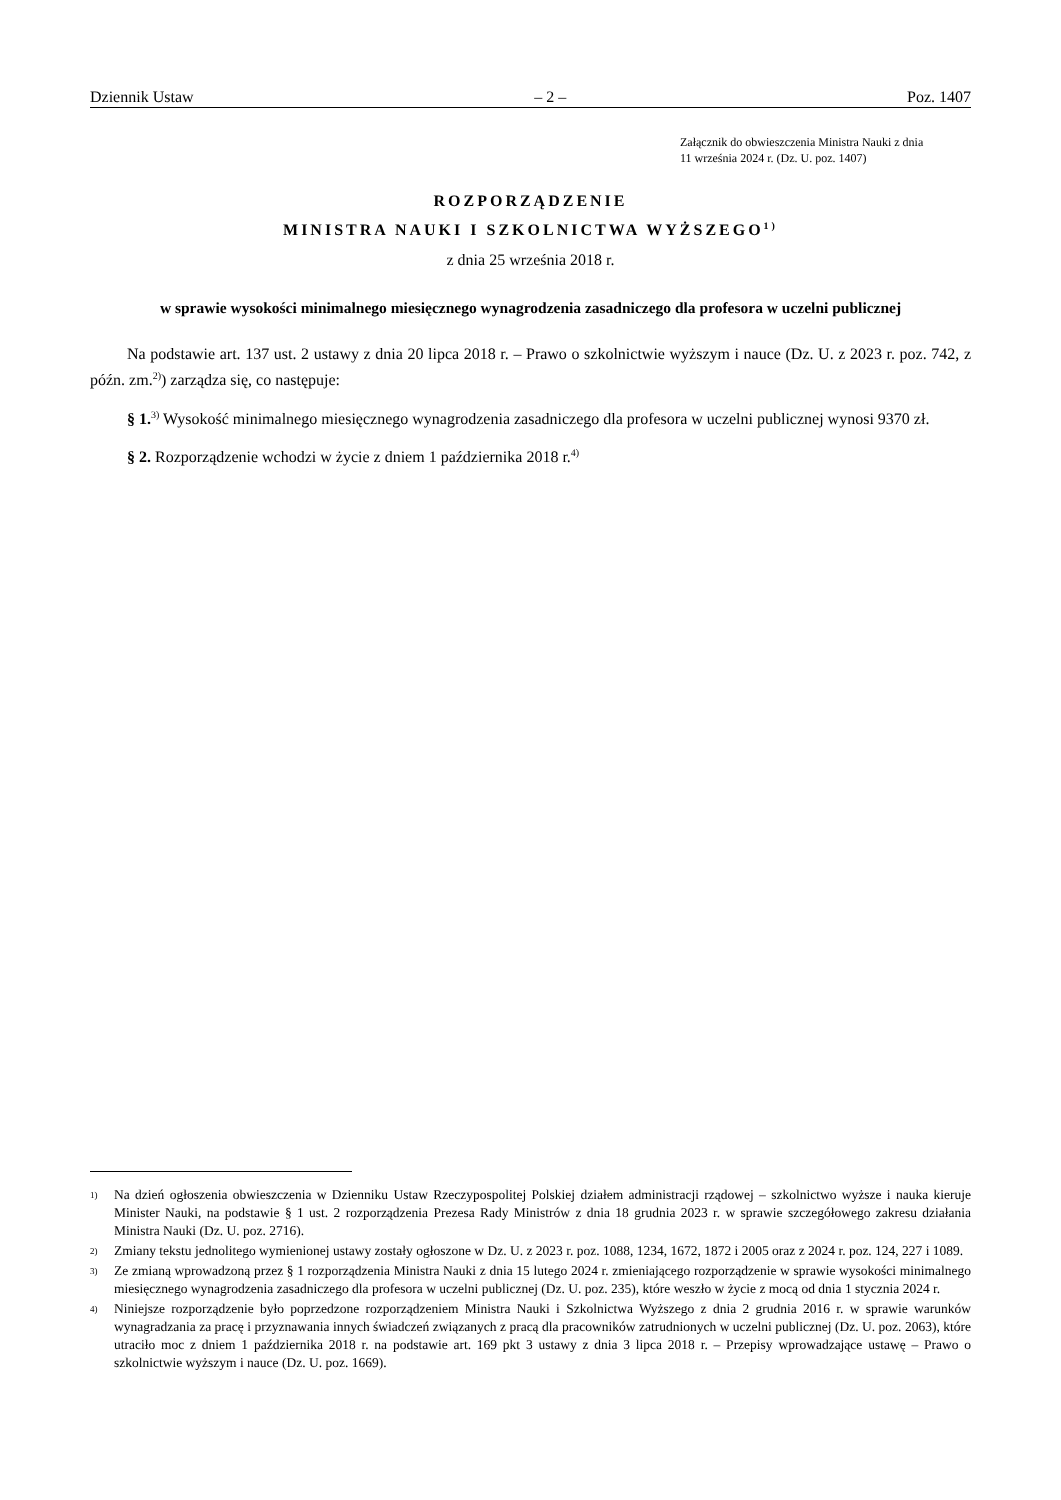Dziennik Ustaw – 2 – Poz. 1407
Załącznik do obwieszczenia Ministra Nauki z dnia
11 września 2024 r. (Dz. U. poz. 1407)
ROZPORZĄDZENIE
MINISTRA NAUKI I SZKOLNICTWA WYŻSZEGO<sup>1)</sup>
z dnia 25 września 2018 r.
w sprawie wysokości minimalnego miesięcznego wynagrodzenia zasadniczego dla profesora w uczelni publicznej
Na podstawie art. 137 ust. 2 ustawy z dnia 20 lipca 2018 r. – Prawo o szkolnictwie wyższym i nauce (Dz. U. z 2023 r. poz. 742, z późn. zm.<sup>2)</sup>) zarządza się, co następuje:
§ 1.<sup>3)</sup> Wysokość minimalnego miesięcznego wynagrodzenia zasadniczego dla profesora w uczelni publicznej wynosi 9370 zł.
§ 2. Rozporządzenie wchodzi w życie z dniem 1 października 2018 r.<sup>4)</sup>
1) Na dzień ogłoszenia obwieszczenia w Dzienniku Ustaw Rzeczypospolitej Polskiej działem administracji rządowej – szkolnictwo wyższe i nauka kieruje Minister Nauki, na podstawie § 1 ust. 2 rozporządzenia Prezesa Rady Ministrów z dnia 18 grudnia 2023 r. w sprawie szczegółowego zakresu działania Ministra Nauki (Dz. U. poz. 2716).
2) Zmiany tekstu jednolitego wymienionej ustawy zostały ogłoszone w Dz. U. z 2023 r. poz. 1088, 1234, 1672, 1872 i 2005 oraz z 2024 r. poz. 124, 227 i 1089.
3) Ze zmianą wprowadzoną przez § 1 rozporządzenia Ministra Nauki z dnia 15 lutego 2024 r. zmieniającego rozporządzenie w sprawie wysokości minimalnego miesięcznego wynagrodzenia zasadniczego dla profesora w uczelni publicznej (Dz. U. poz. 235), które weszło w życie z mocą od dnia 1 stycznia 2024 r.
4) Niniejsze rozporządzenie było poprzedzone rozporządzeniem Ministra Nauki i Szkolnictwa Wyższego z dnia 2 grudnia 2016 r. w sprawie warunków wynagradzania za pracę i przyznawania innych świadczeń związanych z pracą dla pracowników zatrudnionych w uczelni publicznej (Dz. U. poz. 2063), które utraciło moc z dniem 1 października 2018 r. na podstawie art. 169 pkt 3 ustawy z dnia 3 lipca 2018 r. – Przepisy wprowadzające ustawę – Prawo o szkolnictwie wyższym i nauce (Dz. U. poz. 1669).